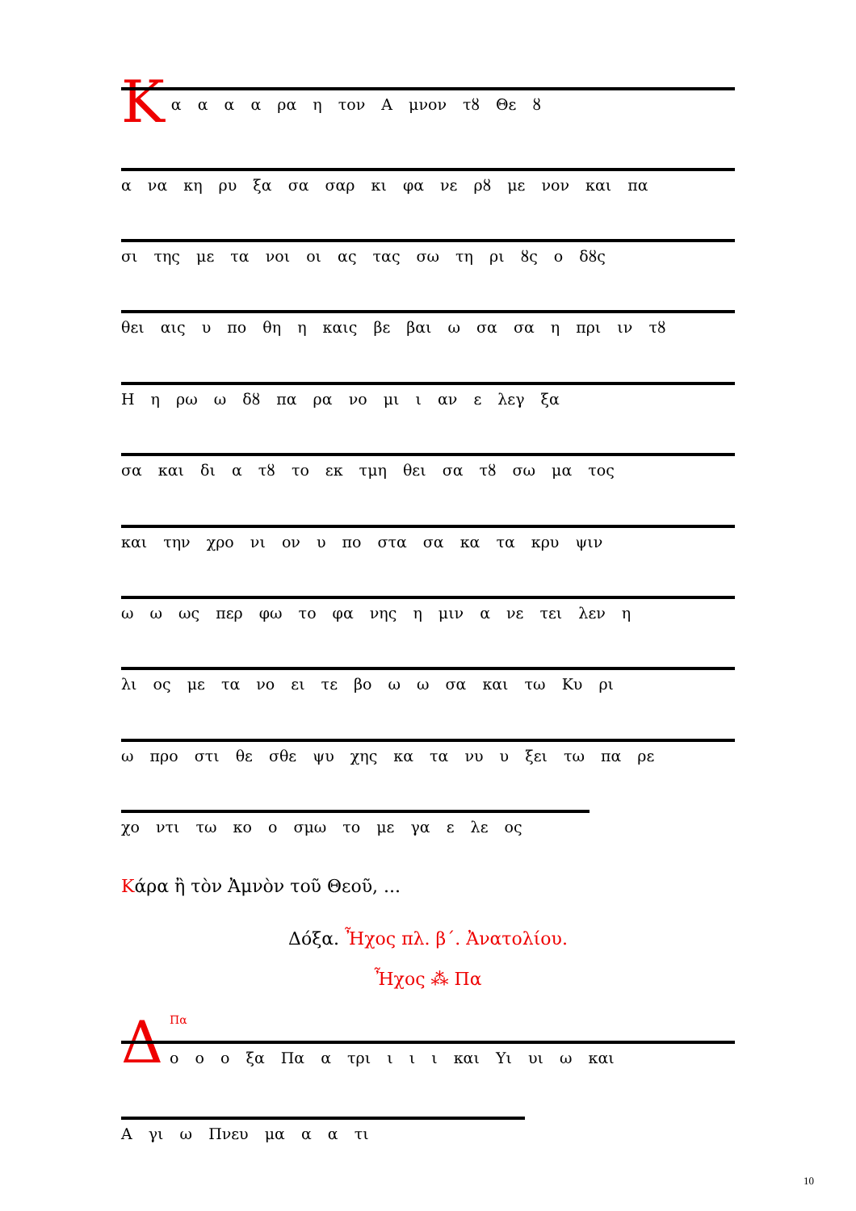Κ
α α α α ρα η τον Α μνον τȣ Θε ȣ
α να κη ρυ ξα σα σαρ κι φα νε ρȣ με νον και πα
σι της με τα νοι οι ας τας σω τη ρι ȣς ο δȣς
θει αις υ πο θη η καις βε βαι ω σα σα η πρι ιν τȣ
Η η ρω ω δȣ πα ρα νο μι ι αν ε λεγ ξα
σα και δι α τȣ το εκ τμη θει σα τȣ σω μα τος
και την χρο νι ον υ πο στα σα κα τα κρυ ψιν
ω ω ως περ φω το φα νης η μιν α νε τει λεν η
λι ος με τα νο ει τε βο ω ω σα και τω Κυ ρι
ω προ στι θε σθε ψυ χης κα τα νυ υ ξει τω πα ρε
χο ντι τω κο ο σμω το με γα ε λε ος
Κάρα ἢ τὸν Ἀμνὸν τοῦ Θεοῦ, ...
Δόξα. Ἦχος πλ. β΄. Ἀνατολίου.
Ἦχος ⁂ Πα
Δ
Πα
ο ο ο ξα Πα α τρι ι ι ι και Υι υι ω και
Α γι ω Πνευ μα α α τι
10